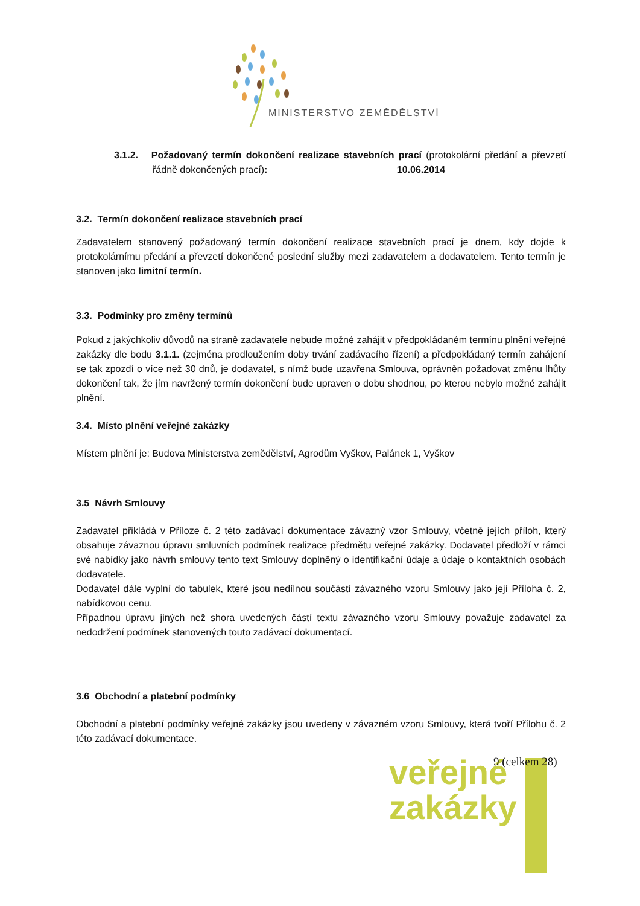MINISTERSTVO ZEMĚDĚLSTVÍ
3.1.2. Požadovaný termín dokončení realizace stavebních prací (protokolární předání a převzetí řádně dokončených prací): 10.06.2014
3.2. Termín dokončení realizace stavebních prací
Zadavatelem stanovený požadovaný termín dokončení realizace stavebních prací je dnem, kdy dojde k protokolárnímu předání a převzetí dokončené poslední služby mezi zadavatelem a dodavatelem. Tento termín je stanoven jako limitní termín.
3.3. Podmínky pro změny termínů
Pokud z jakýchkoliv důvodů na straně zadavatele nebude možné zahájit v předpokládaném termínu plnění veřejné zakázky dle bodu 3.1.1. (zejména prodloužením doby trvání zadávacího řízení) a předpokládaný termín zahájení se tak zpozdí o více než 30 dnů, je dodavatel, s nímž bude uzavřena Smlouva, oprávněn požadovat změnu lhůty dokončení tak, že jím navržený termín dokončení bude upraven o dobu shodnou, po kterou nebylo možné zahájit plnění.
3.4. Místo plnění veřejné zakázky
Místem plnění je: Budova Ministerstva zemědělství, Agrodům Vyškov, Palánek 1, Vyškov
3.5 Návrh Smlouvy
Zadavatel přikládá v Příloze č. 2 této zadávací dokumentace závazný vzor Smlouvy, včetně jejích příloh, který obsahuje závaznou úpravu smluvních podmínek realizace předmětu veřejné zakázky. Dodavatel předloží v rámci své nabídky jako návrh smlouvy tento text Smlouvy doplněný o identifikační údaje a údaje o kontaktních osobách dodavatele.
Dodavatel dále vyplní do tabulek, které jsou nedílnou součástí závazného vzoru Smlouvy jako její Příloha č. 2, nabídkovou cenu.
Případnou úpravu jiných než shora uvedených částí textu závazného vzoru Smlouvy považuje zadavatel za nedodržení podmínek stanovených touto zadávací dokumentací.
3.6 Obchodní a platební podmínky
Obchodní a platební podmínky veřejné zakázky jsou uvedeny v závazném vzoru Smlouvy, která tvoří Přílohu č. 2 této zadávací dokumentace.
veřejné
zakázky
9 (celkem 28)